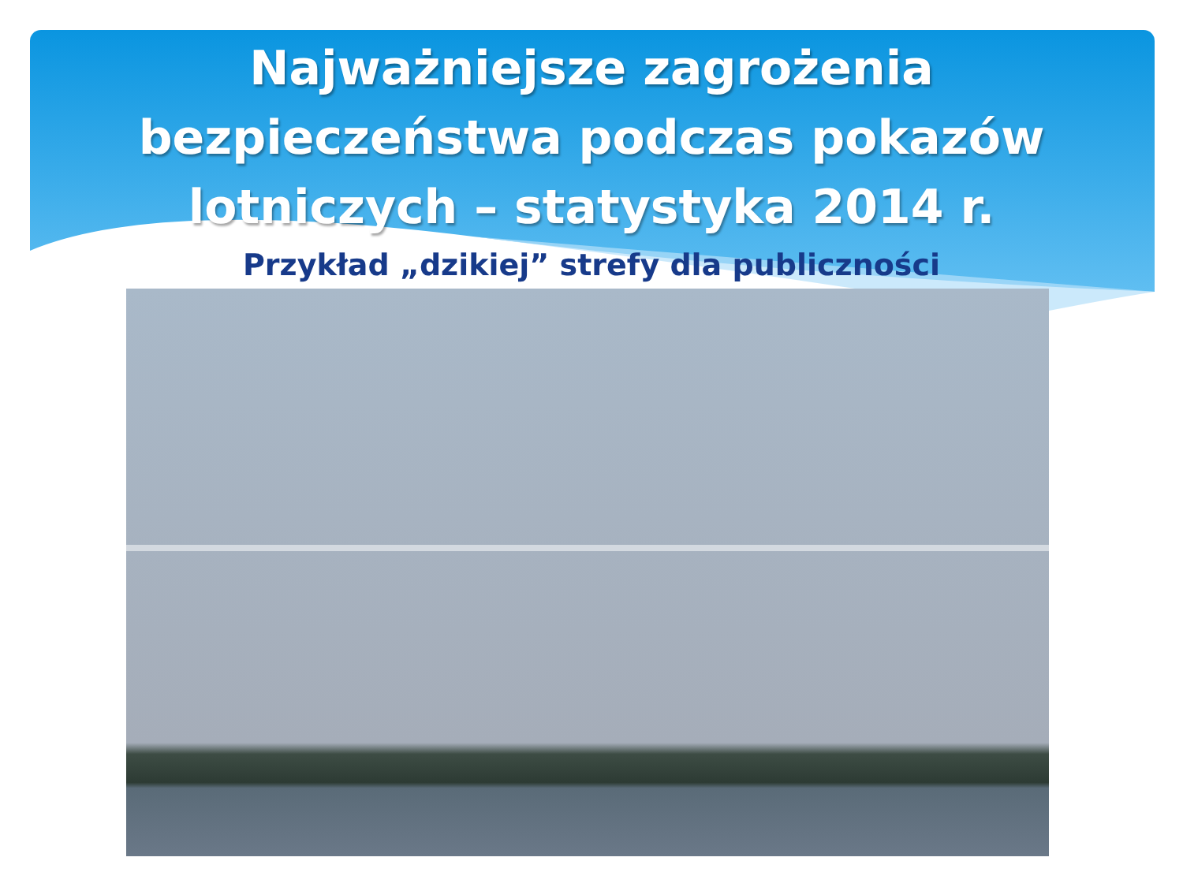Najważniejsze zagrożenia
bezpieczeństwa podczas pokazów
lotniczych – statystyka 2014 r.
Przykład „dzikiej” strefy dla publiczności